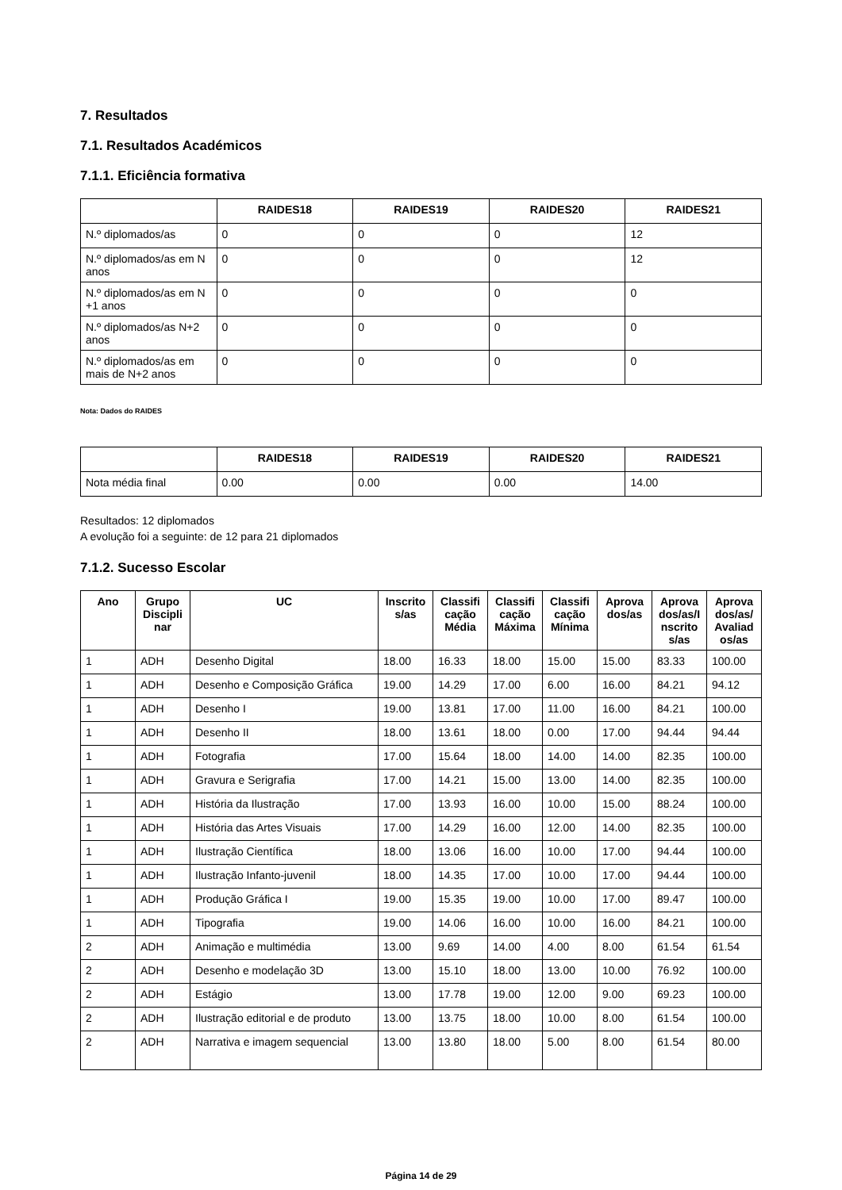7. Resultados
7.1. Resultados Académicos
7.1.1. Eficiência formativa
| | RAIDES18 | RAIDES19 | RAIDES20 | RAIDES21 |
| --- | --- | --- | --- | --- |
| N.º diplomados/as | 0 | 0 | 0 | 12 |
| N.º diplomados/as em N anos | 0 | 0 | 0 | 12 |
| N.º diplomados/as em N +1 anos | 0 | 0 | 0 | 0 |
| N.º diplomados/as N+2 anos | 0 | 0 | 0 | 0 |
| N.º diplomados/as em mais de N+2 anos | 0 | 0 | 0 | 0 |
Nota: Dados do RAIDES
| | RAIDES18 | RAIDES19 | RAIDES20 | RAIDES21 |
| --- | --- | --- | --- | --- |
| Nota média final | 0.00 | 0.00 | 0.00 | 14.00 |
Resultados: 12 diplomados
A evolução foi a seguinte: de 12 para 21 diplomados
7.1.2. Sucesso Escolar
| Ano | Grupo Discipli nar | UC | Inscrito s/as | Classifi cação Média | Classifi cação Máxima | Classifi cação Mínima | Aprova dos/as | Aprova dos/as/I nscrito s/as | Aprova dos/as/ Avaliad os/as |
| --- | --- | --- | --- | --- | --- | --- | --- | --- | --- |
| 1 | ADH | Desenho Digital | 18.00 | 16.33 | 18.00 | 15.00 | 15.00 | 83.33 | 100.00 |
| 1 | ADH | Desenho e Composição Gráfica | 19.00 | 14.29 | 17.00 | 6.00 | 16.00 | 84.21 | 94.12 |
| 1 | ADH | Desenho I | 19.00 | 13.81 | 17.00 | 11.00 | 16.00 | 84.21 | 100.00 |
| 1 | ADH | Desenho II | 18.00 | 13.61 | 18.00 | 0.00 | 17.00 | 94.44 | 94.44 |
| 1 | ADH | Fotografia | 17.00 | 15.64 | 18.00 | 14.00 | 14.00 | 82.35 | 100.00 |
| 1 | ADH | Gravura e Serigrafia | 17.00 | 14.21 | 15.00 | 13.00 | 14.00 | 82.35 | 100.00 |
| 1 | ADH | História da Ilustração | 17.00 | 13.93 | 16.00 | 10.00 | 15.00 | 88.24 | 100.00 |
| 1 | ADH | História das Artes Visuais | 17.00 | 14.29 | 16.00 | 12.00 | 14.00 | 82.35 | 100.00 |
| 1 | ADH | Ilustração Científica | 18.00 | 13.06 | 16.00 | 10.00 | 17.00 | 94.44 | 100.00 |
| 1 | ADH | Ilustração Infanto-juvenil | 18.00 | 14.35 | 17.00 | 10.00 | 17.00 | 94.44 | 100.00 |
| 1 | ADH | Produção Gráfica I | 19.00 | 15.35 | 19.00 | 10.00 | 17.00 | 89.47 | 100.00 |
| 1 | ADH | Tipografia | 19.00 | 14.06 | 16.00 | 10.00 | 16.00 | 84.21 | 100.00 |
| 2 | ADH | Animação e multimédia | 13.00 | 9.69 | 14.00 | 4.00 | 8.00 | 61.54 | 61.54 |
| 2 | ADH | Desenho e modelação 3D | 13.00 | 15.10 | 18.00 | 13.00 | 10.00 | 76.92 | 100.00 |
| 2 | ADH | Estágio | 13.00 | 17.78 | 19.00 | 12.00 | 9.00 | 69.23 | 100.00 |
| 2 | ADH | Ilustração editorial e de produto | 13.00 | 13.75 | 18.00 | 10.00 | 8.00 | 61.54 | 100.00 |
| 2 | ADH | Narrativa e imagem sequencial | 13.00 | 13.80 | 18.00 | 5.00 | 8.00 | 61.54 | 80.00 |
Página 14 de 29